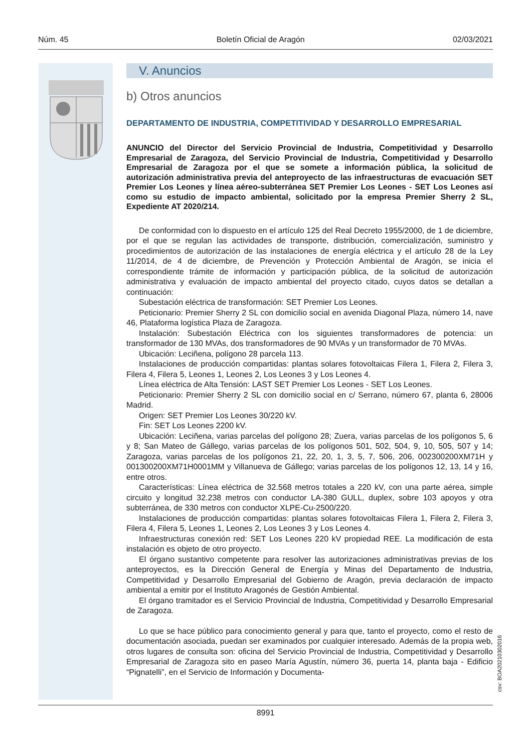Núm. 45 Boletín Oficial de Aragón 02/03/2021
V. Anuncios
b) Otros anuncios
DEPARTAMENTO DE INDUSTRIA, COMPETITIVIDAD Y DESARROLLO EMPRESARIAL
ANUNCIO del Director del Servicio Provincial de Industria, Competitividad y Desarrollo Empresarial de Zaragoza, del Servicio Provincial de Industria, Competitividad y Desarrollo Empresarial de Zaragoza por el que se somete a información pública, la solicitud de autorización administrativa previa del anteproyecto de las infraestructuras de evacuación SET Premier Los Leones y línea aéreo-subterránea SET Premier Los Leones - SET Los Leones así como su estudio de impacto ambiental, solicitado por la empresa Premier Sherry 2 SL, Expediente AT 2020/214.
De conformidad con lo dispuesto en el artículo 125 del Real Decreto 1955/2000, de 1 de diciembre, por el que se regulan las actividades de transporte, distribución, comercialización, suministro y procedimientos de autorización de las instalaciones de energía eléctrica y el artículo 28 de la Ley 11/2014, de 4 de diciembre, de Prevención y Protección Ambiental de Aragón, se inicia el correspondiente trámite de información y participación pública, de la solicitud de autorización administrativa y evaluación de impacto ambiental del proyecto citado, cuyos datos se detallan a continuación:
Subestación eléctrica de transformación: SET Premier Los Leones.
Peticionario: Premier Sherry 2 SL con domicilio social en avenida Diagonal Plaza, número 14, nave 46, Plataforma logística Plaza de Zaragoza.
Instalación: Subestación Eléctrica con los siguientes transformadores de potencia: un transformador de 130 MVAs, dos transformadores de 90 MVAs y un transformador de 70 MVAs.
Ubicación: Leciñena, polígono 28 parcela 113.
Instalaciones de producción compartidas: plantas solares fotovoltaicas Filera 1, Filera 2, Filera 3, Filera 4, Filera 5, Leones 1, Leones 2, Los Leones 3 y Los Leones 4.
Línea eléctrica de Alta Tensión: LAST SET Premier Los Leones - SET Los Leones.
Peticionario: Premier Sherry 2 SL con domicilio social en c/ Serrano, número 67, planta 6, 28006 Madrid.
Origen: SET Premier Los Leones 30/220 kV.
Fin: SET Los Leones 2200 kV.
Ubicación: Leciñena, varias parcelas del polígono 28; Zuera, varias parcelas de los polígonos 5, 6 y 8; San Mateo de Gállego, varias parcelas de los polígonos 501, 502, 504, 9, 10, 505, 507 y 14; Zaragoza, varias parcelas de los polígonos 21, 22, 20, 1, 3, 5, 7, 506, 206, 002300200XM71H y 001300200XM71H0001MM y Villanueva de Gállego; varias parcelas de los polígonos 12, 13, 14 y 16, entre otros.
Características: Línea eléctrica de 32.568 metros totales a 220 kV, con una parte aérea, simple circuito y longitud 32.238 metros con conductor LA-380 GULL, duplex, sobre 103 apoyos y otra subterránea, de 330 metros con conductor XLPE-Cu-2500/220.
Instalaciones de producción compartidas: plantas solares fotovoltaicas Filera 1, Filera 2, Filera 3, Filera 4, Filera 5, Leones 1, Leones 2, Los Leones 3 y Los Leones 4.
Infraestructuras conexión red: SET Los Leones 220 kV propiedad REE. La modificación de esta instalación es objeto de otro proyecto.
El órgano sustantivo competente para resolver las autorizaciones administrativas previas de los anteproyectos, es la Dirección General de Energía y Minas del Departamento de Industria, Competitividad y Desarrollo Empresarial del Gobierno de Aragón, previa declaración de impacto ambiental a emitir por el Instituto Aragonés de Gestión Ambiental.
El órgano tramitador es el Servicio Provincial de Industria, Competitividad y Desarrollo Empresarial de Zaragoza.
Lo que se hace público para conocimiento general y para que, tanto el proyecto, como el resto de documentación asociada, puedan ser examinados por cualquier interesado. Además de la propia web, otros lugares de consulta son: oficina del Servicio Provincial de Industria, Competitividad y Desarrollo Empresarial de Zaragoza sito en paseo María Agustín, número 36, puerta 14, planta baja - Edificio “Pignatelli”, en el Servicio de Información y Documenta-
csv: BOA20210302016
8991